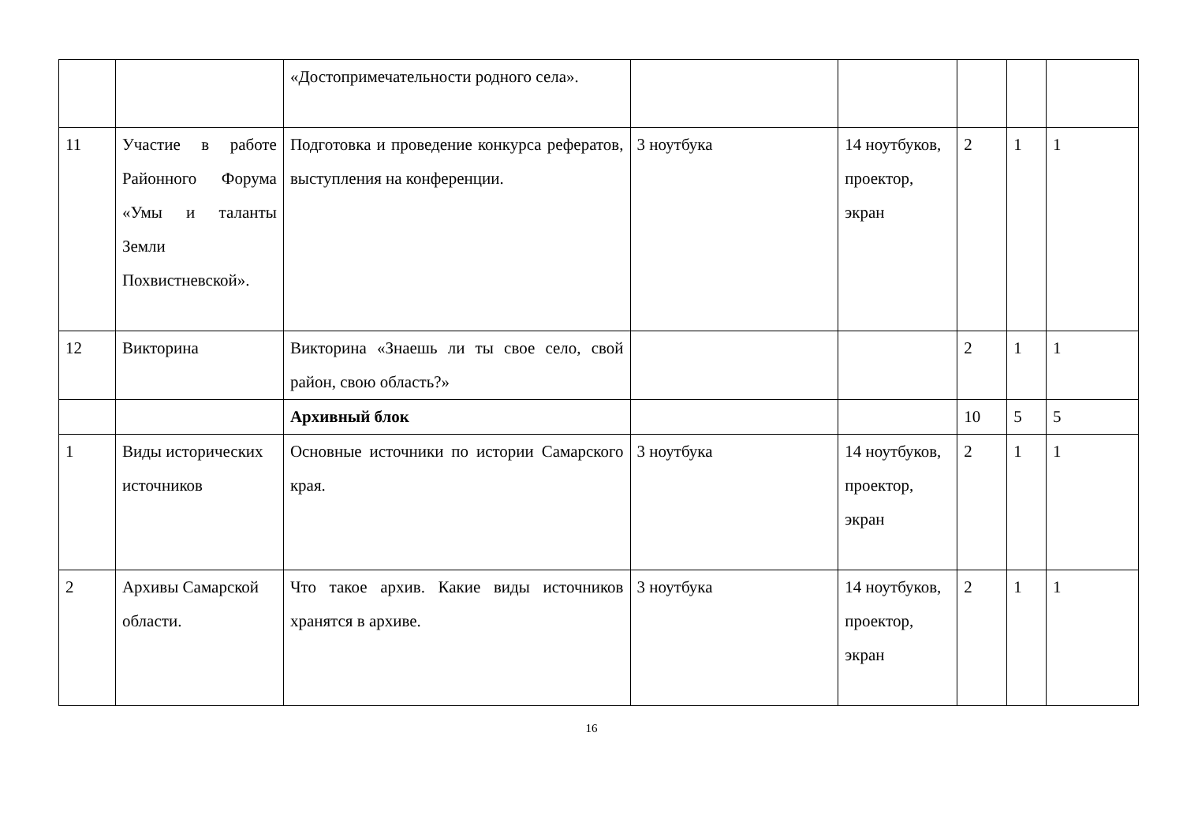| | | «Достопримечательности родного села». | | | | | |
| 11 | Участие в работе Районного Форума «Умы и таланты Земли Похвистневской». | Подготовка и проведение конкурса рефератов, выступления на конференции. | 3 ноутбука | 14 ноутбуков, проектор, экран | 2 | 1 | 1 |
| 12 | Викторина | Викторина «Знаешь ли ты свое село, свой район, свою область?» | | | 2 | 1 | 1 |
| | | Архивный блок | | | 10 | 5 | 5 |
| 1 | Виды исторических источников | Основные источники по истории Самарского края. | 3 ноутбука | 14 ноутбуков, проектор, экран | 2 | 1 | 1 |
| 2 | Архивы Самарской области. | Что такое архив. Какие виды источников хранятся в архиве. | 3 ноутбука | 14 ноутбуков, проектор, экран | 2 | 1 | 1 |
16